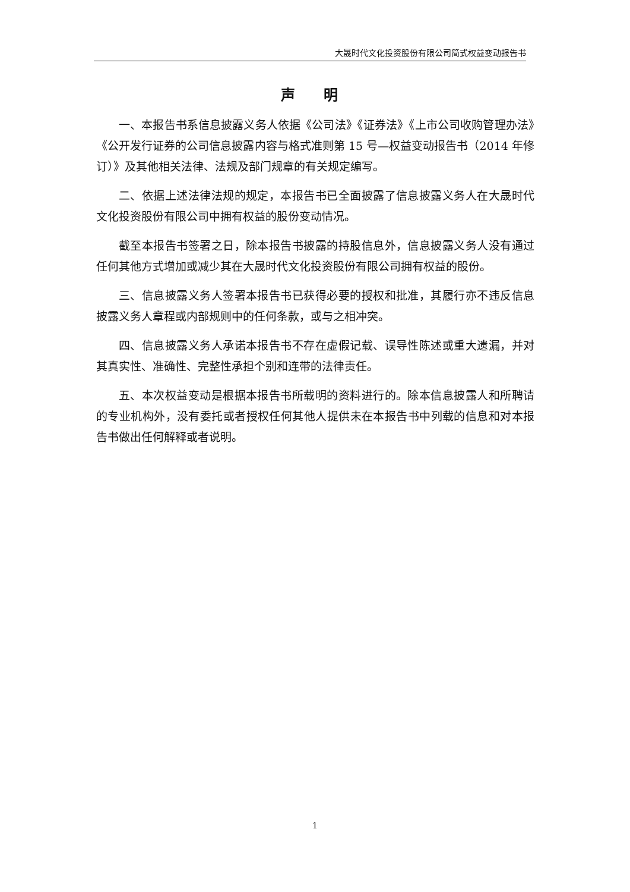大晟时代文化投资股份有限公司简式权益变动报告书
声 明
一、本报告书系信息披露义务人依据《公司法》《证券法》《上市公司收购管理办法》《公开发行证券的公司信息披露内容与格式准则第 15 号—权益变动报告书（2014 年修订）》及其他相关法律、法规及部门规章的有关规定编写。
二、依据上述法律法规的规定，本报告书已全面披露了信息披露义务人在大晟时代文化投资股份有限公司中拥有权益的股份变动情况。
截至本报告书签署之日，除本报告书披露的持股信息外，信息披露义务人没有通过任何其他方式增加或减少其在大晟时代文化投资股份有限公司拥有权益的股份。
三、信息披露义务人签署本报告书已获得必要的授权和批准，其履行亦不违反信息披露义务人章程或内部规则中的任何条款，或与之相冲突。
四、信息披露义务人承诺本报告书不存在虚假记载、误导性陈述或重大遗漏，并对其真实性、准确性、完整性承担个别和连带的法律责任。
五、本次权益变动是根据本报告书所载明的资料进行的。除本信息披露人和所聘请的专业机构外，没有委托或者授权任何其他人提供未在本报告书中列载的信息和对本报告书做出任何解释或者说明。
1